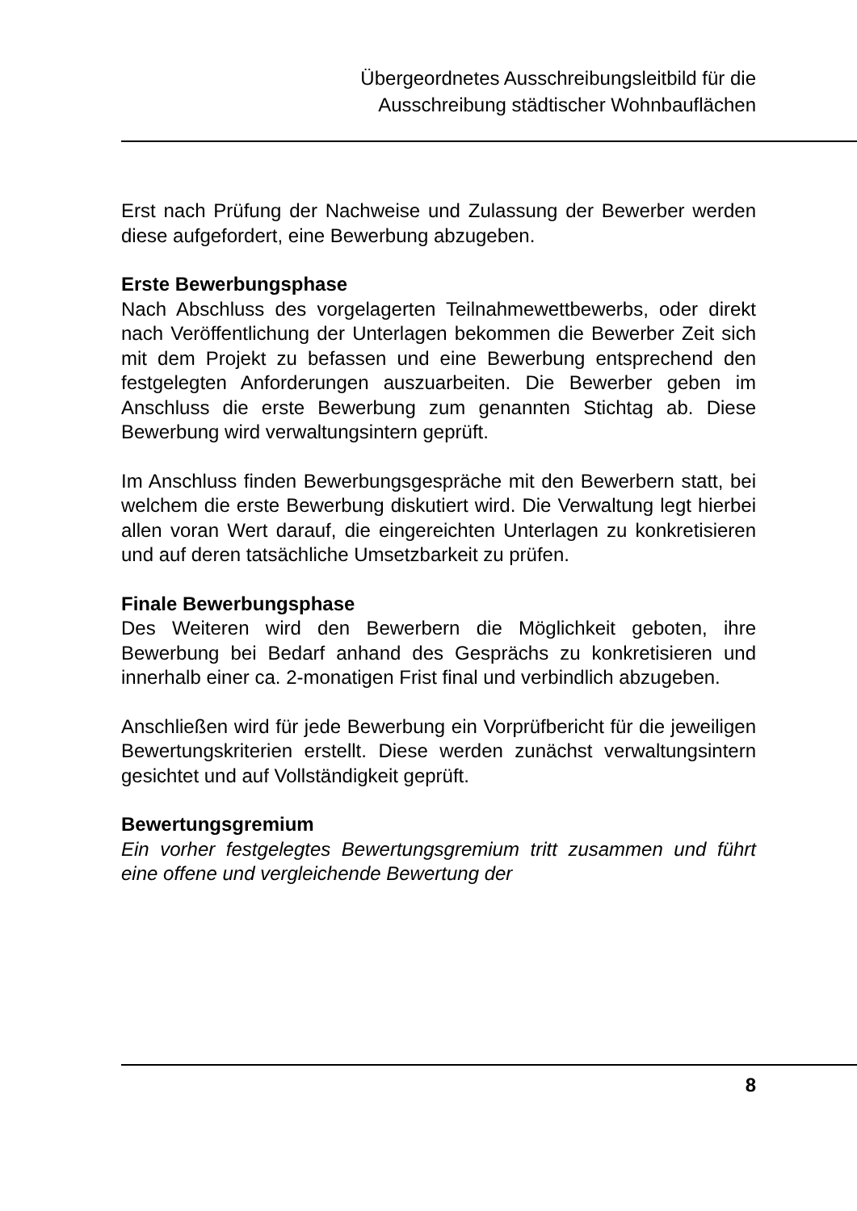Übergeordnetes Ausschreibungsleitbild für die
Ausschreibung städtischer Wohnbauflächen
Erst nach Prüfung der Nachweise und Zulassung der Bewerber werden diese aufgefordert, eine Bewerbung abzugeben.
Erste Bewerbungsphase
Nach Abschluss des vorgelagerten Teilnahmewettbewerbs, oder direkt nach Veröffentlichung der Unterlagen bekommen die Bewerber Zeit sich mit dem Projekt zu befassen und eine Bewerbung entsprechend den festgelegten Anforderungen auszuarbeiten. Die Bewerber geben im Anschluss die erste Bewerbung zum genannten Stichtag ab. Diese Bewerbung wird verwaltungsintern geprüft.
Im Anschluss finden Bewerbungsgespräche mit den Bewerbern statt, bei welchem die erste Bewerbung diskutiert wird. Die Verwaltung legt hierbei allen voran Wert darauf, die eingereichten Unterlagen zu konkretisieren und auf deren tatsächliche Umsetzbarkeit zu prüfen.
Finale Bewerbungsphase
Des Weiteren wird den Bewerbern die Möglichkeit geboten, ihre Bewerbung bei Bedarf anhand des Gesprächs zu konkretisieren und innerhalb einer ca. 2-monatigen Frist final und verbindlich abzugeben.
Anschließen wird für jede Bewerbung ein Vorprüfbericht für die jeweiligen Bewertungskriterien erstellt. Diese werden zunächst verwaltungsintern gesichtet und auf Vollständigkeit geprüft.
Bewertungsgremium
Ein vorher festgelegtes Bewertungsgremium tritt zusammen und führt eine offene und vergleichende Bewertung der
8